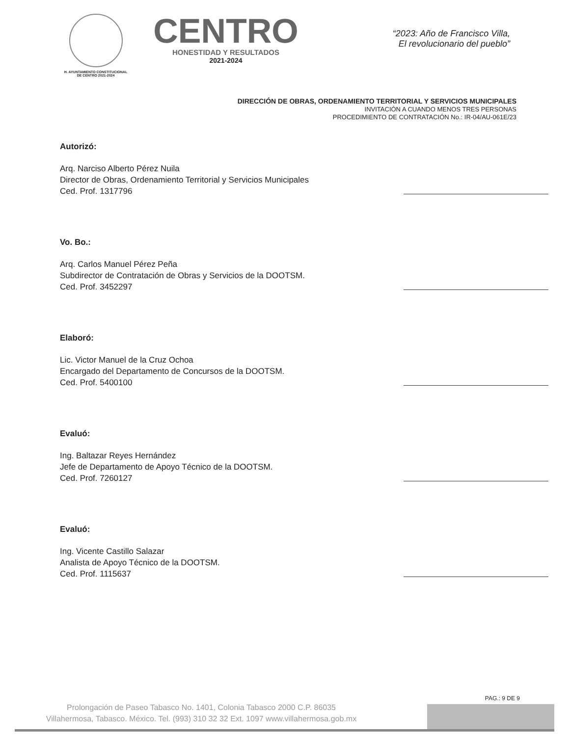H. AYUNTAMIENTO CONSTITUCIONAL
DE CENTRO 2021-2024
CENTRO
HONESTIDAD Y RESULTADOS
2021-2024
“2023: Año de Francisco Villa,
El revolucionario del pueblo”
DIRECCIÓN DE OBRAS, ORDENAMIENTO TERRITORIAL Y SERVICIOS MUNICIPALES
INVITACIÓN A CUANDO MENOS TRES PERSONAS
PROCEDIMIENTO DE CONTRATACIÓN No.: IR-04/AU-061E/23
Autorizó:
Arq. Narciso Alberto Pérez Nuila
Director de Obras, Ordenamiento Territorial y Servicios Municipales
Ced. Prof. 1317796
Vo. Bo.:
Arq. Carlos Manuel Pérez Peña
Subdirector de Contratación de Obras y Servicios de la DOOTSM.
Ced. Prof. 3452297
Elaboró:
Lic. Victor Manuel de la Cruz Ochoa
Encargado del Departamento de Concursos de la DOOTSM.
Ced. Prof. 5400100
Evaluó:
Ing. Baltazar Reyes Hernández
Jefe de Departamento de Apoyo Técnico de la DOOTSM.
Ced. Prof. 7260127
Evaluó:
Ing. Vicente Castillo Salazar
Analista de Apoyo Técnico de la DOOTSM.
Ced. Prof. 1115637
PAG.: 9 DE 9
Prolongación de Paseo Tabasco No. 1401, Colonia Tabasco 2000 C.P. 86035
Villahermosa, Tabasco. México. Tel. (993) 310 32 32 Ext. 1097 www.villahermosa.gob.mx